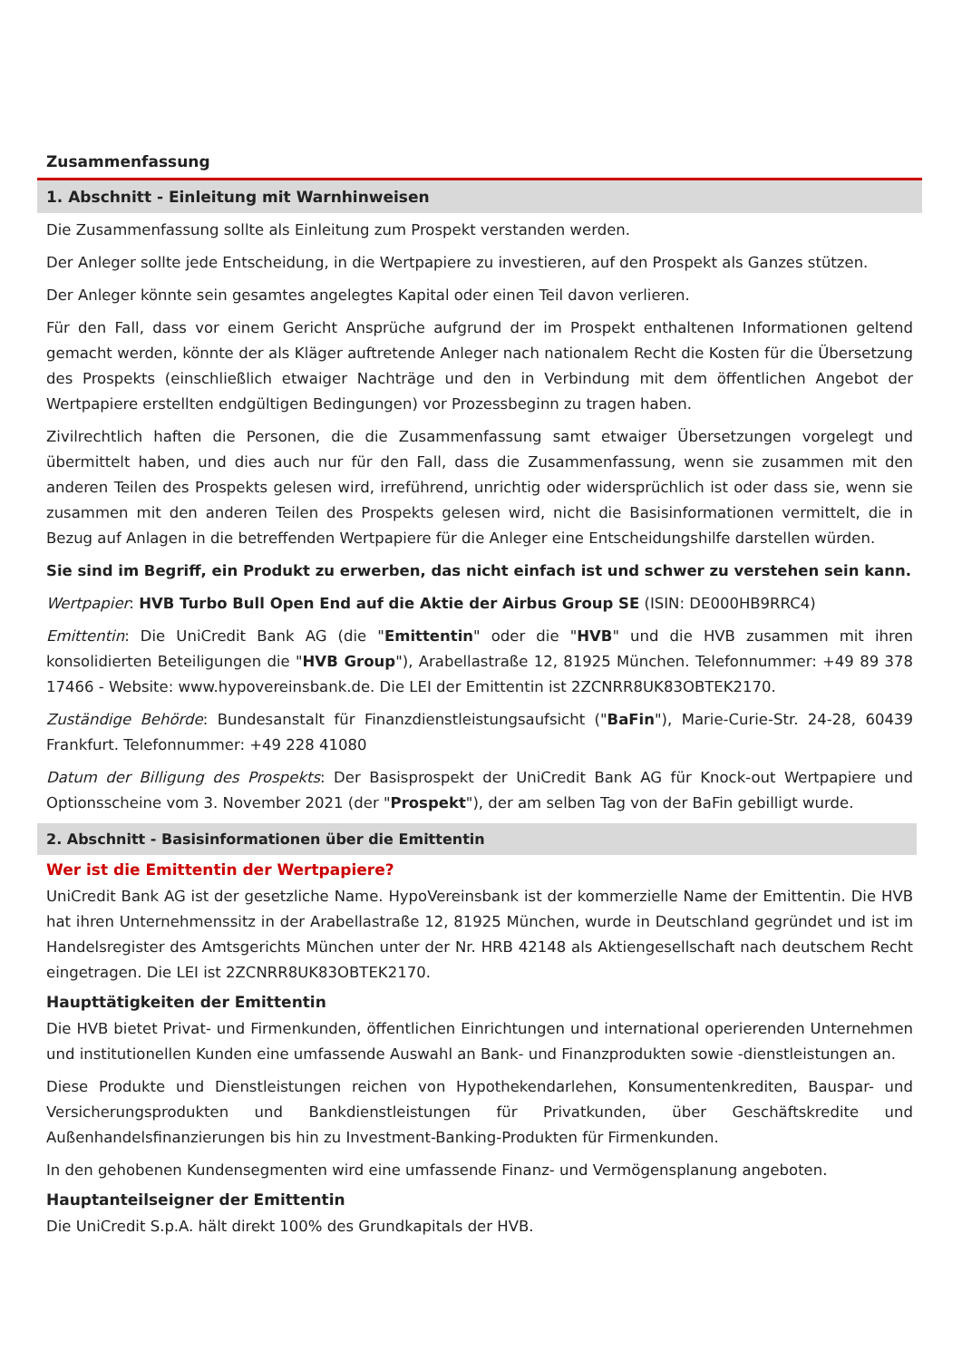Zusammenfassung
1. Abschnitt - Einleitung mit Warnhinweisen
Die Zusammenfassung sollte als Einleitung zum Prospekt verstanden werden.
Der Anleger sollte jede Entscheidung, in die Wertpapiere zu investieren, auf den Prospekt als Ganzes stützen.
Der Anleger könnte sein gesamtes angelegtes Kapital oder einen Teil davon verlieren.
Für den Fall, dass vor einem Gericht Ansprüche aufgrund der im Prospekt enthaltenen Informationen geltend gemacht werden, könnte der als Kläger auftretende Anleger nach nationalem Recht die Kosten für die Übersetzung des Prospekts (einschließlich etwaiger Nachträge und den in Verbindung mit dem öffentlichen Angebot der Wertpapiere erstellten endgültigen Bedingungen) vor Prozessbeginn zu tragen haben.
Zivilrechtlich haften die Personen, die die Zusammenfassung samt etwaiger Übersetzungen vorgelegt und übermittelt haben, und dies auch nur für den Fall, dass die Zusammenfassung, wenn sie zusammen mit den anderen Teilen des Prospekts gelesen wird, irreführend, unrichtig oder widersprüchlich ist oder dass sie, wenn sie zusammen mit den anderen Teilen des Prospekts gelesen wird, nicht die Basisinformationen vermittelt, die in Bezug auf Anlagen in die betreffenden Wertpapiere für die Anleger eine Entscheidungshilfe darstellen würden.
Sie sind im Begriff, ein Produkt zu erwerben, das nicht einfach ist und schwer zu verstehen sein kann.
Wertpapier: HVB Turbo Bull Open End auf die Aktie der Airbus Group SE (ISIN: DE000HB9RRC4)
Emittentin: Die UniCredit Bank AG (die "Emittentin" oder die "HVB" und die HVB zusammen mit ihren konsolidierten Beteiligungen die "HVB Group"), Arabellastraße 12, 81925 München. Telefonnummer: +49 89 378 17466 - Website: www.hypovereinsbank.de. Die LEI der Emittentin ist 2ZCNRR8UK83OBTEK2170.
Zuständige Behörde: Bundesanstalt für Finanzdienstleistungsaufsicht ("BaFin"), Marie-Curie-Str. 24-28, 60439 Frankfurt. Telefonnummer: +49 228 41080
Datum der Billigung des Prospekts: Der Basisprospekt der UniCredit Bank AG für Knock-out Wertpapiere und Optionsscheine vom 3. November 2021 (der "Prospekt"), der am selben Tag von der BaFin gebilligt wurde.
2. Abschnitt - Basisinformationen über die Emittentin
Wer ist die Emittentin der Wertpapiere?
UniCredit Bank AG ist der gesetzliche Name. HypoVereinsbank ist der kommerzielle Name der Emittentin. Die HVB hat ihren Unternehmenssitz in der Arabellastraße 12, 81925 München, wurde in Deutschland gegründet und ist im Handelsregister des Amtsgerichts München unter der Nr. HRB 42148 als Aktiengesellschaft nach deutschem Recht eingetragen. Die LEI ist 2ZCNRR8UK83OBTEK2170.
Haupttätigkeiten der Emittentin
Die HVB bietet Privat- und Firmenkunden, öffentlichen Einrichtungen und international operierenden Unternehmen und institutionellen Kunden eine umfassende Auswahl an Bank- und Finanzprodukten sowie -dienstleistungen an.
Diese Produkte und Dienstleistungen reichen von Hypothekendarlehen, Konsumentenkrediten, Bauspar- und Versicherungsprodukten und Bankdienstleistungen für Privatkunden, über Geschäftskredite und Außenhandelsfinanzierungen bis hin zu Investment-Banking-Produkten für Firmenkunden.
In den gehobenen Kundensegmenten wird eine umfassende Finanz- und Vermögensplanung angeboten.
Hauptanteilseigner der Emittentin
Die UniCredit S.p.A. hält direkt 100% des Grundkapitals der HVB.